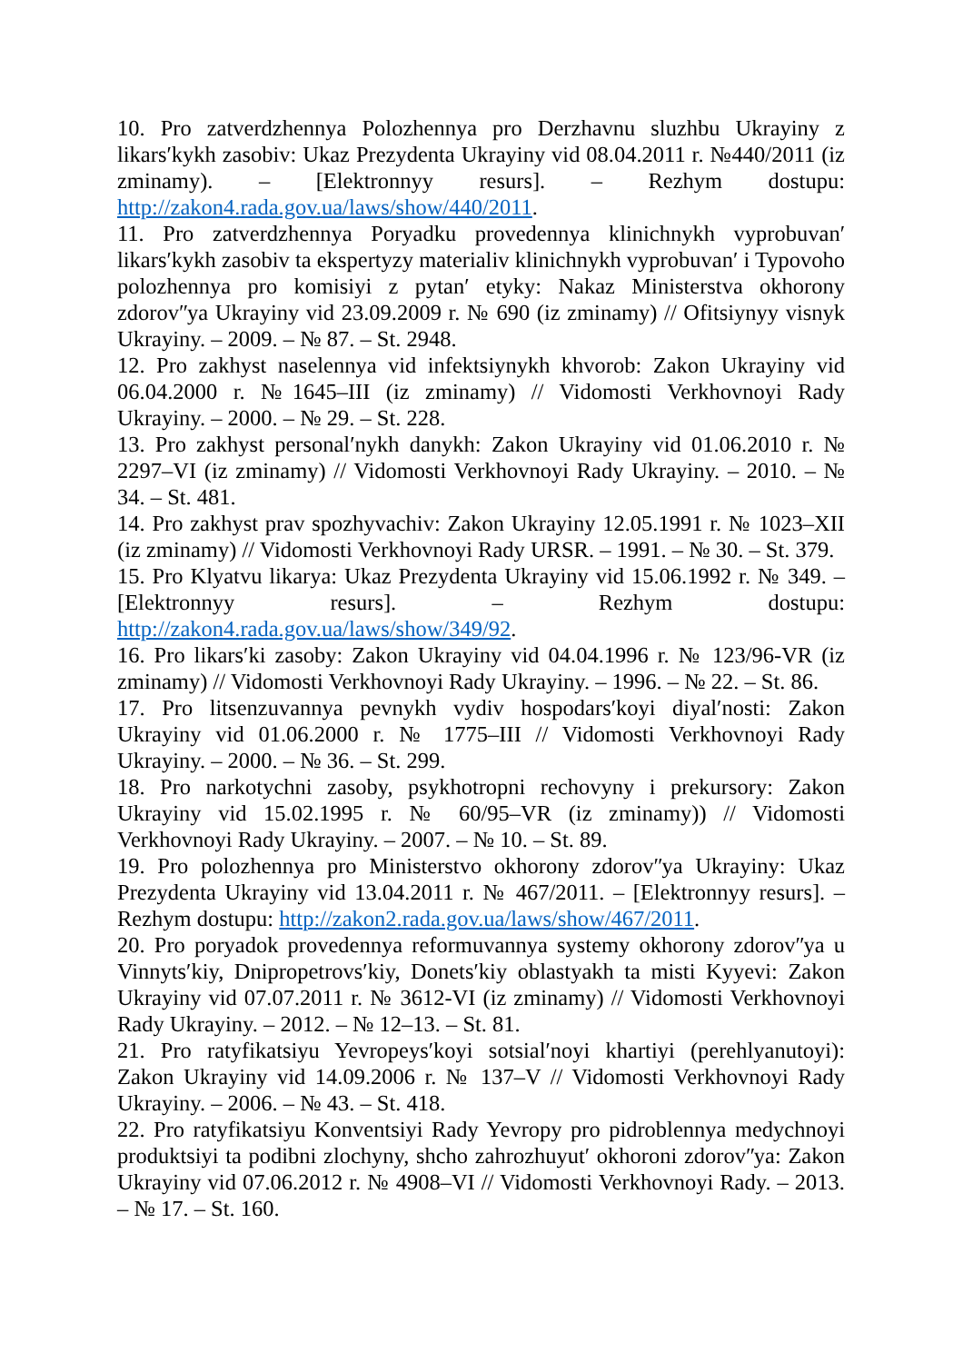10. Pro zatverdzhennya Polozhennya pro Derzhavnu sluzhbu Ukrayiny z likarsʹkykh zasobiv: Ukaz Prezydenta Ukrayiny vid 08.04.2011 r. №440/2011 (iz zminamy). – [Elektronnyy resurs]. – Rezhym dostupu: http://zakon4.rada.gov.ua/laws/show/440/2011.
11. Pro zatverdzhennya Poryadku provedennya klinichnykh vyprobuvanʹ likarsʹkykh zasobiv ta ekspertyzy materialiv klinichnykh vyprobuvanʹ i Typovoho polozhennya pro komisiyi z pytanʹ etyky: Nakaz Ministerstva okhorony zdorovʺya Ukrayiny vid 23.09.2009 r. № 690 (iz zminamy) // Ofitsiynyy visnyk Ukrayiny. – 2009. – № 87. – St. 2948.
12. Pro zakhyst naselennya vid infektsiynykh khvorob: Zakon Ukrayiny vid 06.04.2000 r. №1645–III (iz zminamy) // Vidomosti Verkhovnoyi Rady Ukrayiny. – 2000. – № 29. – St. 228.
13. Pro zakhyst personalʹnykh danykh: Zakon Ukrayiny vid 01.06.2010 r. № 2297–VI (iz zminamy) // Vidomosti Verkhovnoyi Rady Ukrayiny. – 2010. – № 34. – St. 481.
14. Pro zakhyst prav spozhyvachiv: Zakon Ukrayiny 12.05.1991 r. № 1023–XII (iz zminamy) // Vidomosti Verkhovnoyi Rady URSR. – 1991. – № 30. – St. 379.
15. Pro Klyatvu likarya: Ukaz Prezydenta Ukrayiny vid 15.06.1992 r. № 349. – [Elektronnyy resurs]. – Rezhym dostupu: http://zakon4.rada.gov.ua/laws/show/349/92.
16. Pro likarsʹki zasoby: Zakon Ukrayiny vid 04.04.1996 r. № 123/96-VR (iz zminamy) // Vidomosti Verkhovnoyi Rady Ukrayiny. – 1996. – № 22. – St. 86.
17. Pro litsenzuvannya pevnykh vydiv hospodarsʹkoyi diyalʹnosti: Zakon Ukrayiny vid 01.06.2000 r. № 1775–III // Vidomosti Verkhovnoyi Rady Ukrayiny. – 2000. – № 36. – St. 299.
18. Pro narkotychni zasoby, psykhotropni rechovyny i prekursory: Zakon Ukrayiny vid 15.02.1995 r. № 60/95–VR (iz zminamy)) // Vidomosti Verkhovnoyi Rady Ukrayiny. – 2007. – № 10. – St. 89.
19. Pro polozhennya pro Ministerstvo okhorony zdorovʺya Ukrayiny: Ukaz Prezydenta Ukrayiny vid 13.04.2011 r. № 467/2011. – [Elektronnyy resurs]. – Rezhym dostupu: http://zakon2.rada.gov.ua/laws/show/467/2011.
20. Pro poryadok provedennya reformuvannya systemy okhorony zdorovʺya u Vinnytsʹkiy, Dnipropetrovsʹkiy, Donetsʹkiy oblastyakh ta misti Kyyevi: Zakon Ukrayiny vid 07.07.2011 r. № 3612-VI (iz zminamy) // Vidomosti Verkhovnoyi Rady Ukrayiny. – 2012. – № 12–13. – St. 81.
21. Pro ratyfikatsiyu Yevropeysʹkoyi sotsialʹnoyi khartiyi (perehlyanutoyi): Zakon Ukrayiny vid 14.09.2006 r. № 137–V // Vidomosti Verkhovnoyi Rady Ukrayiny. – 2006. – № 43. – St. 418.
22. Pro ratyfikatsiyu Konventsiyi Rady Yevropy pro pidroblennya medychnoyi produktsiyi ta podibni zlochyny, shcho zahrozhuyutʹ okhoroni zdorovʺya: Zakon Ukrayiny vid 07.06.2012 r. № 4908–VI // Vidomosti Verkhovnoyi Rady. – 2013. – № 17. – St. 160.